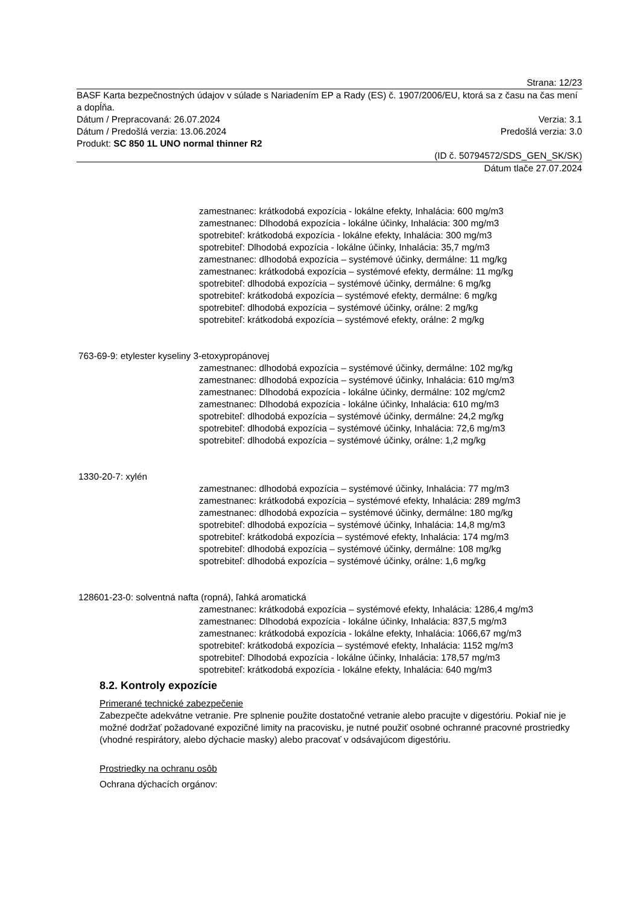Strana: 12/23
BASF Karta bezpečnostných údajov v súlade s Nariadením EP a Rady (ES) č. 1907/2006/EU, ktorá sa z času na čas mení a dopĺňa.
Dátum / Prepracovaná: 26.07.2024 Verzia: 3.1
Dátum / Predošlá verzia: 13.06.2024 Predošlá verzia: 3.0
Produkt: SC 850 1L UNO normal thinner R2
(ID č. 50794572/SDS_GEN_SK/SK)
Dátum tlače 27.07.2024
zamestnanec: krátkodobá expozícia - lokálne efekty, Inhalácia: 600 mg/m3
zamestnanec: Dlhodobá expozícia - lokálne účinky, Inhalácia: 300 mg/m3
spotrebiteľ: krátkodobá expozícia - lokálne efekty, Inhalácia: 300 mg/m3
spotrebiteľ: Dlhodobá expozícia - lokálne účinky, Inhalácia: 35,7 mg/m3
zamestnanec: dlhodobá expozícia – systémové účinky, dermálne: 11 mg/kg
zamestnanec: krátkodobá expozícia – systémové efekty, dermálne: 11 mg/kg
spotrebiteľ: dlhodobá expozícia – systémové účinky, dermálne: 6 mg/kg
spotrebiteľ: krátkodobá expozícia – systémové efekty, dermálne: 6 mg/kg
spotrebiteľ: dlhodobá expozícia – systémové účinky, orálne: 2 mg/kg
spotrebiteľ: krátkodobá expozícia – systémové efekty, orálne: 2 mg/kg
763-69-9: etylester kyseliny 3-etoxypropánovej
zamestnanec: dlhodobá expozícia – systémové účinky, dermálne: 102 mg/kg
zamestnanec: dlhodobá expozícia – systémové účinky, Inhalácia: 610 mg/m3
zamestnanec: Dlhodobá expozícia - lokálne účinky, dermálne: 102 mg/cm2
zamestnanec: Dlhodobá expozícia - lokálne účinky, Inhalácia: 610 mg/m3
spotrebiteľ: dlhodobá expozícia – systémové účinky, dermálne: 24,2 mg/kg
spotrebiteľ: dlhodobá expozícia – systémové účinky, Inhalácia: 72,6 mg/m3
spotrebiteľ: dlhodobá expozícia – systémové účinky, orálne: 1,2 mg/kg
1330-20-7: xylén
zamestnanec: dlhodobá expozícia – systémové účinky, Inhalácia: 77 mg/m3
zamestnanec: krátkodobá expozícia – systémové efekty, Inhalácia: 289 mg/m3
zamestnanec: dlhodobá expozícia – systémové účinky, dermálne: 180 mg/kg
spotrebiteľ: dlhodobá expozícia – systémové účinky, Inhalácia: 14,8 mg/m3
spotrebiteľ: krátkodobá expozícia – systémové efekty, Inhalácia: 174 mg/m3
spotrebiteľ: dlhodobá expozícia – systémové účinky, dermálne: 108 mg/kg
spotrebiteľ: dlhodobá expozícia – systémové účinky, orálne: 1,6 mg/kg
128601-23-0: solventná nafta (ropná), ľahká aromatická
zamestnanec: krátkodobá expozícia – systémové efekty, Inhalácia: 1286,4 mg/m3
zamestnanec: Dlhodobá expozícia - lokálne účinky, Inhalácia: 837,5 mg/m3
zamestnanec: krátkodobá expozícia - lokálne efekty, Inhalácia: 1066,67 mg/m3
spotrebiteľ: krátkodobá expozícia – systémové efekty, Inhalácia: 1152 mg/m3
spotrebiteľ: Dlhodobá expozícia - lokálne účinky, Inhalácia: 178,57 mg/m3
spotrebiteľ: krátkodobá expozícia - lokálne efekty, Inhalácia: 640 mg/m3
8.2. Kontroly expozície
Primerané technické zabezpečenie
Zabezpečte adekvátne vetranie. Pre splnenie použite dostatočné vetranie alebo pracujte v digestóriu. Pokiaľ nie je možné dodržať požadované expozičné limity na pracovisku, je nutné použiť osobné ochranné pracovné prostriedky (vhodné respirátory, alebo dýchacie masky) alebo pracovať v odsávajúcom digestóriu.
Prostriedky na ochranu osôb
Ochrana dýchacích orgánov: